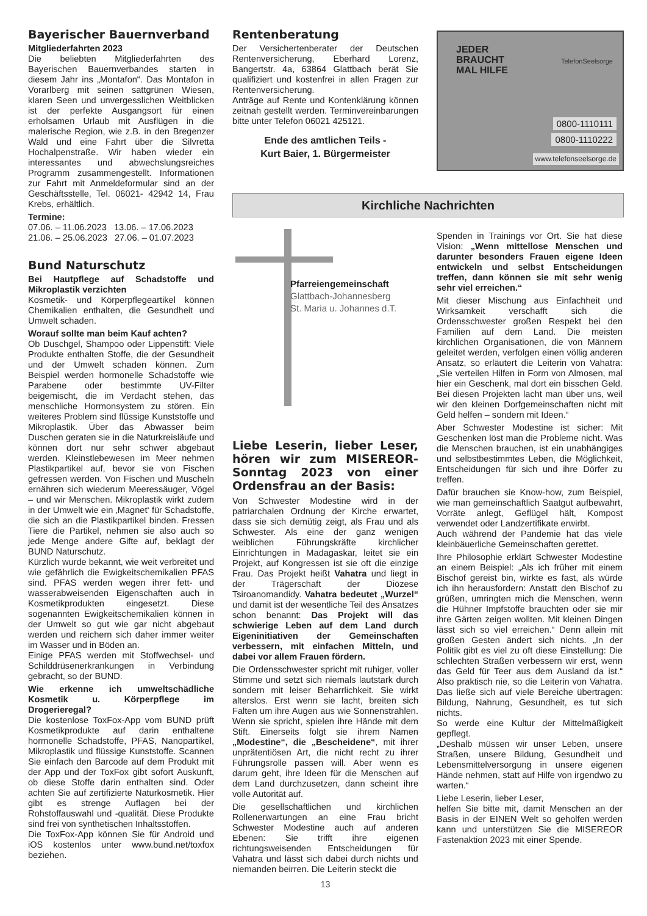Bayerischer Bauernverband
Mitgliederfahrten 2023
Die beliebten Mitgliederfahrten des Bayerischen Bauernverbandes starten in diesem Jahr ins „Montafon“. Das Montafon in Vorarlberg mit seinen sattgrünen Wiesen, klaren Seen und unvergesslichen Weitblicken ist der perfekte Ausgangsort für einen erholsamen Urlaub mit Ausflügen in die malerische Region, wie z.B. in den Bregenzer Wald und eine Fahrt über die Silvretta Hochalpenstraße. Wir haben wieder ein interessantes und abwechslungsreiches Programm zusammengestellt. Informationen zur Fahrt mit Anmeldeformular sind an der Geschäftsstelle, Tel. 06021- 42942 14, Frau Krebs, erhältlich.
Termine:
07.06. – 11.06.2023 13.06. – 17.06.2023
21.06. – 25.06.2023 27.06. – 01.07.2023
Bund Naturschutz
Bei Hautpflege auf Schadstoffe und Mikroplastik verzichten
Kosmetik- und Körperpflegeartikel können Chemikalien enthalten, die Gesundheit und Umwelt schaden.
Worauf sollte man beim Kauf achten?
Ob Duschgel, Shampoo oder Lippenstift: Viele Produkte enthalten Stoffe, die der Gesundheit und der Umwelt schaden können. Zum Beispiel werden hormonelle Schadstoffe wie Parabene oder bestimmte UV-Filter beigemischt, die im Verdacht stehen, das menschliche Hormonsystem zu stören. Ein weiteres Problem sind flüssige Kunststoffe und Mikroplastik. Über das Abwasser beim Duschen geraten sie in die Naturkreisläufe und können dort nur sehr schwer abgebaut werden. Kleinstlebewesen im Meer nehmen Plastikpartikel auf, bevor sie von Fischen gefressen werden. Von Fischen und Muscheln ernähren sich wiederum Meeressäuger, Vögel – und wir Menschen. Mikroplastik wirkt zudem in der Umwelt wie ein ‚Magnet‘ für Schadstoffe, die sich an die Plastikpartikel binden. Fressen Tiere die Partikel, nehmen sie also auch so jede Menge andere Gifte auf, beklagt der BUND Naturschutz.
Kürzlich wurde bekannt, wie weit verbreitet und wie gefährlich die Ewigkeitschemikalien PFAS sind. PFAS werden wegen ihrer fett- und wasserabweisenden Eigenschaften auch in Kosmetikprodukten eingesetzt. Diese sogenannten Ewigkeitschemikalien können in der Umwelt so gut wie gar nicht abgebaut werden und reichern sich daher immer weiter im Wasser und in Böden an.
Einige PFAS werden mit Stoffwechsel- und Schilddrüsenerkrankungen in Verbindung gebracht, so der BUND.
Wie erkenne ich umweltschädliche Kosmetik u. Körperpflege im Drogerieregal?
Die kostenlose ToxFox-App vom BUND prüft Kosmetikprodukte auf darin enthaltene hormonelle Schadstoffe, PFAS, Nanopartikel, Mikroplastik und flüssige Kunststoffe. Scannen Sie einfach den Barcode auf dem Produkt mit der App und der ToxFox gibt sofort Auskunft, ob diese Stoffe darin enthalten sind. Oder achten Sie auf zertifizierte Naturkosmetik. Hier gibt es strenge Auflagen bei der Rohstoffauswahl und -qualität. Diese Produkte sind frei von synthetischen Inhaltsstoffen.
Die ToxFox-App können Sie für Android und iOS kostenlos unter www.bund.net/toxfox beziehen.
Rentenberatung
Der Versichertenberater der Deutschen Rentenversicherung, Eberhard Lorenz, Bangertstr. 4a, 63864 Glattbach berät Sie qualifiziert und kostenfrei in allen Fragen zur Rentenversicherung.
Anträge auf Rente und Kontenklärung können zeitnah gestellt werden. Terminvereinbarungen bitte unter Telefon 06021 425121.
Ende des amtlichen Teils -
Kurt Baier, 1. Bürgermeister
JEDER
BRAUCHT
MAL HILFE
TelefonSeelsorge
0800-1110111
0800-1110222
www.telefonseelsorge.de
Kirchliche Nachrichten
Pfarreiengemeinschaft
Glattbach-Johannesberg
St. Maria u. Johannes d.T.
Liebe Leserin, lieber Leser, hören wir zum MISEREOR-Sonntag 2023 von einer Ordensfrau an der Basis:
Von Schwester Modestine wird in der patriarchalen Ordnung der Kirche erwartet, dass sie sich demütig zeigt, als Frau und als Schwester. Als eine der ganz wenigen weiblichen Führungskräfte kirchlicher Einrichtungen in Madagaskar, leitet sie ein Projekt, auf Kongressen ist sie oft die einzige Frau. Das Projekt heißt Vahatra und liegt in der Trägerschaft der Diözese Tsiroanomandidy. Vahatra bedeutet „Wurzel“ und damit ist der wesentliche Teil des Ansatzes schon benannt: Das Projekt will das schwierige Leben auf dem Land durch Eigeninitiativen der Gemeinschaften verbessern, mit einfachen Mitteln, und dabei vor allem Frauen fördern.
Die Ordensschwester spricht mit ruhiger, voller Stimme und setzt sich niemals lautstark durch sondern mit leiser Beharrlichkeit. Sie wirkt alterslos. Erst wenn sie lacht, breiten sich Falten um ihre Augen aus wie Sonnenstrahlen. Wenn sie spricht, spielen ihre Hände mit dem Stift. Einerseits folgt sie ihrem Namen „Modestine“, die „Bescheidene“, mit ihrer unprätentiösen Art, die nicht recht zu ihrer Führungsrolle passen will. Aber wenn es darum geht, ihre Ideen für die Menschen auf dem Land durchzusetzen, dann scheint ihre volle Autorität auf.
Die gesellschaftlichen und kirchlichen Rollenerwartungen an eine Frau bricht Schwester Modestine auch auf anderen Ebenen: Sie trifft ihre eigenen richtungsweisenden Entscheidungen für Vahatra und lässt sich dabei durch nichts und niemanden beirren. Die Leiterin steckt die
13
Spenden in Trainings vor Ort. Sie hat diese Vision: „Wenn mittellose Menschen und darunter besonders Frauen eigene Ideen entwickeln und selbst Entscheidungen treffen, dann können sie mit sehr wenig sehr viel erreichen.“
Mit dieser Mischung aus Einfachheit und Wirksamkeit verschafft sich die Ordensschwester großen Respekt bei den Familien auf dem Land. Die meisten kirchlichen Organisationen, die von Männern geleitet werden, verfolgen einen völlig anderen Ansatz, so erläutert die Leiterin von Vahatra: „Sie verteilen Hilfen in Form von Almosen, mal hier ein Geschenk, mal dort ein bisschen Geld. Bei diesen Projekten lacht man über uns, weil wir den kleinen Dorfgemeinschaften nicht mit Geld helfen – sondern mit Ideen.“
Aber Schwester Modestine ist sicher: Mit Geschenken löst man die Probleme nicht. Was die Menschen brauchen, ist ein unabhängiges und selbstbestimmtes Leben, die Möglichkeit, Entscheidungen für sich und ihre Dörfer zu treffen.
Dafür brauchen sie Know-how, zum Beispiel, wie man gemeinschaftlich Saatgut aufbewahrt, Vorräte anlegt, Geflügel hält, Kompost verwendet oder Landzertifikate erwirbt.
Auch während der Pandemie hat das viele kleinbäuerliche Gemeinschaften gerettet.
Ihre Philosophie erklärt Schwester Modestine an einem Beispiel: „Als ich früher mit einem Bischof gereist bin, wirkte es fast, als würde ich ihn herausfordern: Anstatt den Bischof zu grüßen, umringten mich die Menschen, wenn die Hühner Impfstoffe brauchten oder sie mir ihre Gärten zeigen wollten. Mit kleinen Dingen lässt sich so viel erreichen.“ Denn allein mit großen Gesten ändert sich nichts. „In der Politik gibt es viel zu oft diese Einstellung: Die schlechten Straßen verbessern wir erst, wenn das Geld für Teer aus dem Ausland da ist.“ Also praktisch nie, so die Leiterin von Vahatra. Das ließe sich auf viele Bereiche übertragen: Bildung, Nahrung, Gesundheit, es tut sich nichts.
So werde eine Kultur der Mittelmäßigkeit gepflegt.
„Deshalb müssen wir unser Leben, unsere Straßen, unsere Bildung, Gesundheit und Lebensmittelversorgung in unsere eigenen Hände nehmen, statt auf Hilfe von irgendwo zu warten.“
Liebe Leserin, lieber Leser,
helfen Sie bitte mit, damit Menschen an der Basis in der EINEN Welt so geholfen werden kann und unterstützen Sie die MISEREOR Fastenaktion 2023 mit einer Spende.